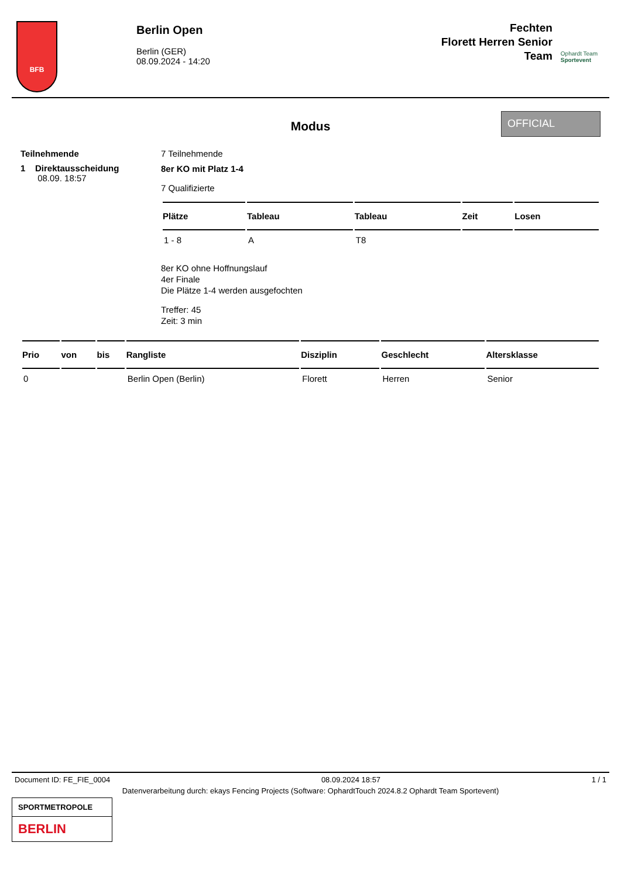BFB
Berlin Open
Berlin (GER)
08.09.2024 - 14:20
Fechten
Florett Herren Senior
Team
Ophardt Team
Sportevent
OFFICIAL
Modus
Teilnehmende 7 Teilnehmende
1 Direktausscheidung
08.09. 18:57
8er KO mit Platz 1-4
7 Qualifizierte
| Plätze | Tableau | Tableau | Zeit | Losen |
| --- | --- | --- | --- | --- |
| 1 - 8 | A | T8 | | |
8er KO ohne Hoffnungslauf
4er Finale
Die Plätze 1-4 werden ausgefochten
Treffer: 45
Zeit: 3 min
| Prio | von | bis | Rangliste | Disziplin | Geschlecht | Altersklasse |
| --- | --- | --- | --- | --- | --- | --- |
| 0 | | | Berlin Open (Berlin) | Florett | Herren | Senior |
Document ID: FE_FIE_0004 08.09.2024 18:57 1 / 1
Datenverarbeitung durch: ekays Fencing Projects (Software: OphardtTouch 2024.8.2 Ophardt Team Sportevent)
SPORTMETROPOLE
BERLIN